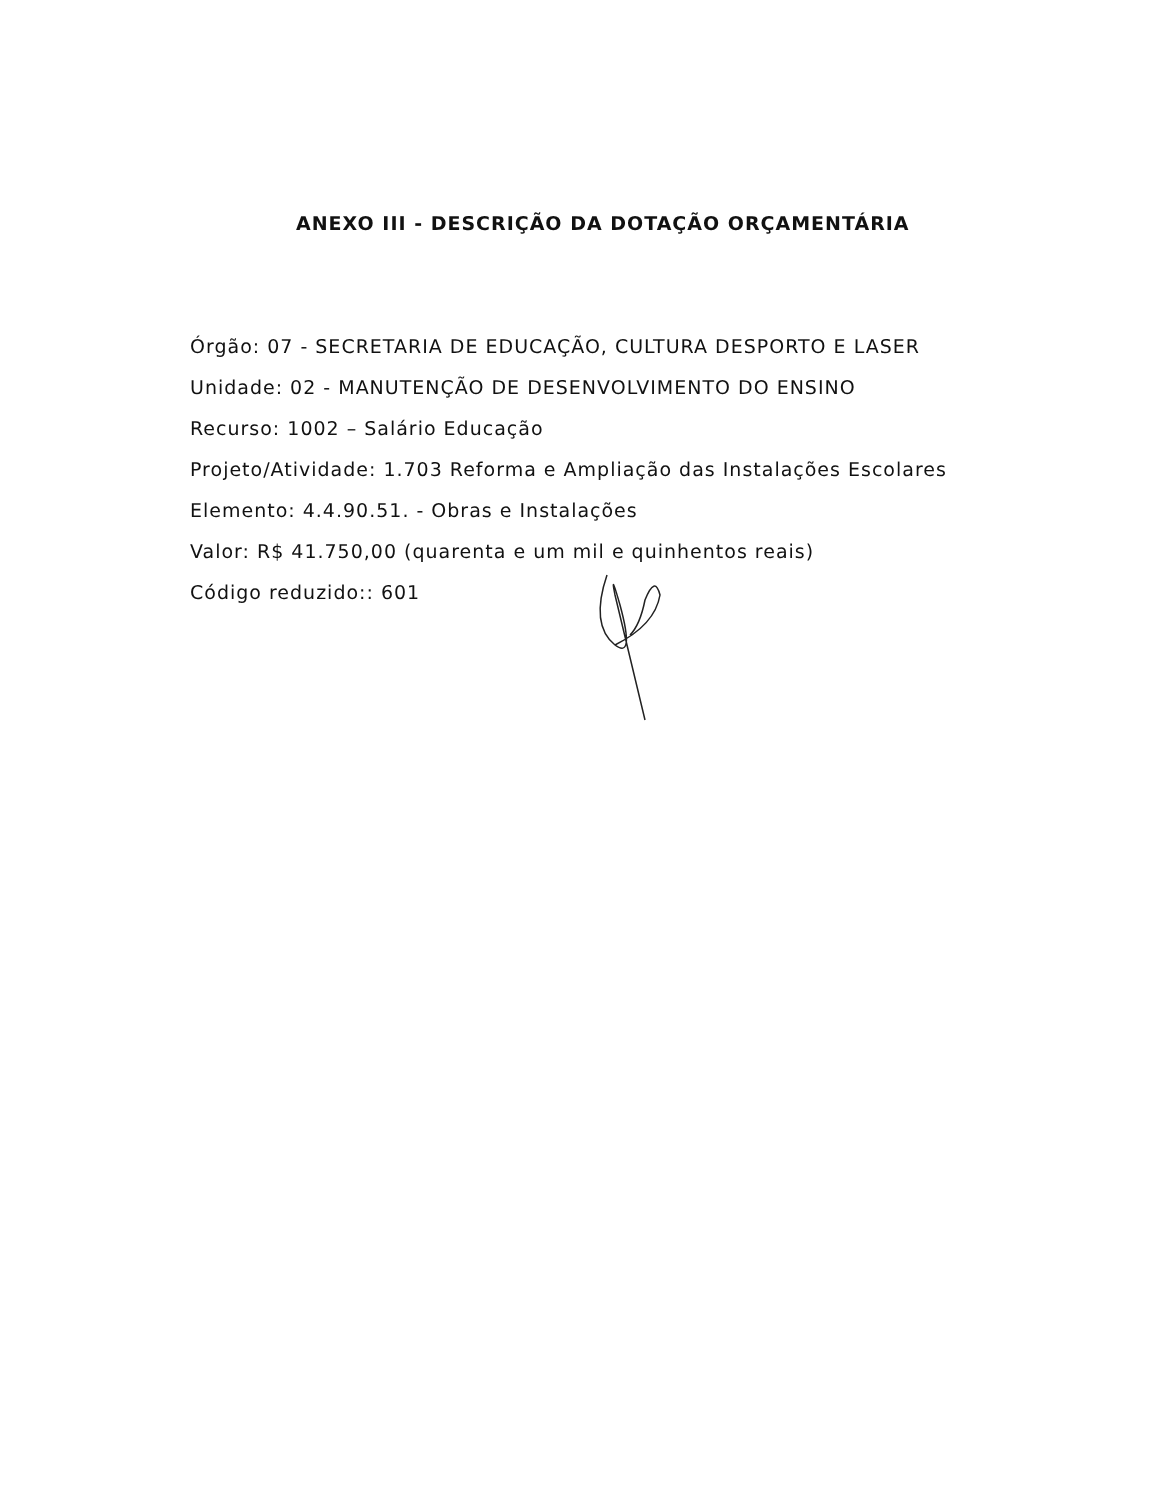ANEXO III - DESCRIÇÃO DA DOTAÇÃO ORÇAMENTÁRIA
Órgão: 07 - SECRETARIA DE EDUCAÇÃO, CULTURA DESPORTO E LASER
Unidade: 02 - MANUTENÇÃO DE DESENVOLVIMENTO DO ENSINO
Recurso: 1002 – Salário Educação
Projeto/Atividade: 1.703 Reforma e Ampliação das Instalações Escolares
Elemento: 4.4.90.51. - Obras e Instalações
Valor: R$ 41.750,00 (quarenta e um mil e quinhentos reais)
Código reduzido:: 601